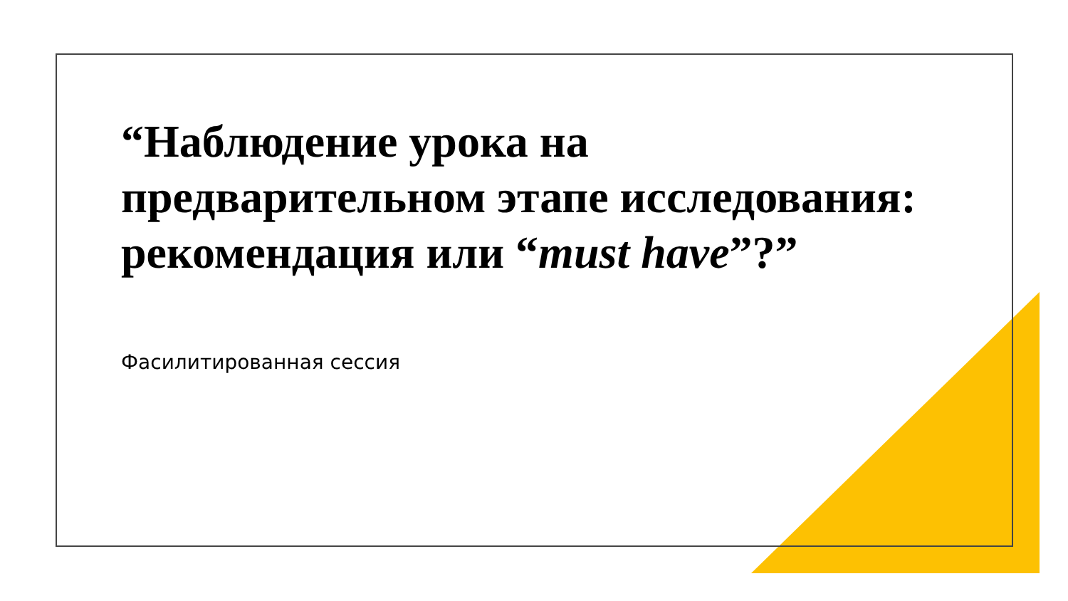“Наблюдение урока на предварительном этапе исследования: рекомендация или “must have”?”
Фасилитированная сессия